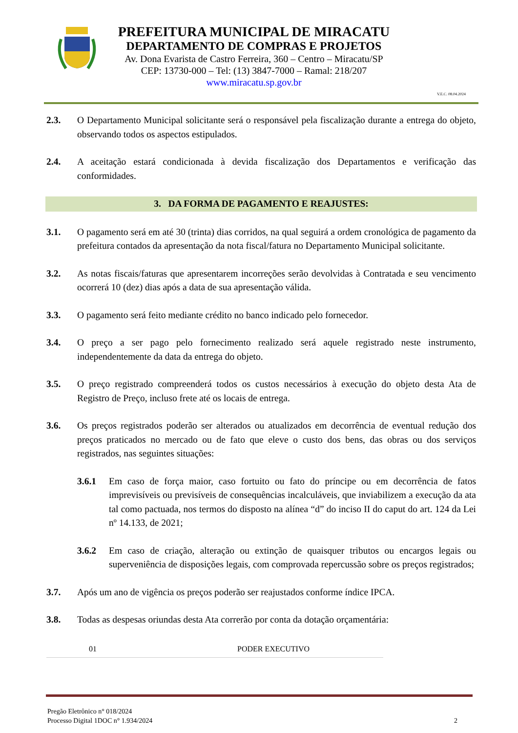PREFEITURA MUNICIPAL DE MIRACATU
DEPARTAMENTO DE COMPRAS E PROJETOS
Av. Dona Evarista de Castro Ferreira, 360 – Centro – Miracatu/SP
CEP: 13730-000 – Tel: (13) 3847-7000 – Ramal: 218/207
www.miracatu.sp.gov.br
V.E.C. 08.04.2024
2.3. O Departamento Municipal solicitante será o responsável pela fiscalização durante a entrega do objeto, observando todos os aspectos estipulados.
2.4. A aceitação estará condicionada à devida fiscalização dos Departamentos e verificação das conformidades.
3. DA FORMA DE PAGAMENTO E REAJUSTES:
3.1. O pagamento será em até 30 (trinta) dias corridos, na qual seguirá a ordem cronológica de pagamento da prefeitura contados da apresentação da nota fiscal/fatura no Departamento Municipal solicitante.
3.2. As notas fiscais/faturas que apresentarem incorreções serão devolvidas à Contratada e seu vencimento ocorrerá 10 (dez) dias após a data de sua apresentação válida.
3.3. O pagamento será feito mediante crédito no banco indicado pelo fornecedor.
3.4. O preço a ser pago pelo fornecimento realizado será aquele registrado neste instrumento, independentemente da data da entrega do objeto.
3.5. O preço registrado compreenderá todos os custos necessários à execução do objeto desta Ata de Registro de Preço, incluso frete até os locais de entrega.
3.6. Os preços registrados poderão ser alterados ou atualizados em decorrência de eventual redução dos preços praticados no mercado ou de fato que eleve o custo dos bens, das obras ou dos serviços registrados, nas seguintes situações:
3.6.1 Em caso de força maior, caso fortuito ou fato do príncipe ou em decorrência de fatos imprevisíveis ou previsíveis de consequências incalculáveis, que inviabilizem a execução da ata tal como pactuada, nos termos do disposto na alínea “d” do inciso II do caput do art. 124 da Lei nº 14.133, de 2021;
3.6.2 Em caso de criação, alteração ou extinção de quaisquer tributos ou encargos legais ou superveniência de disposições legais, com comprovada repercussão sobre os preços registrados;
3.7. Após um ano de vigência os preços poderão ser reajustados conforme índice IPCA.
3.8. Todas as despesas oriundas desta Ata correrão por conta da dotação orçamentária:
| 01 | PODER EXECUTIVO |
Pregão Eletrônico n° 018/2024
Processo Digital 1DOC n° 1.934/2024
2